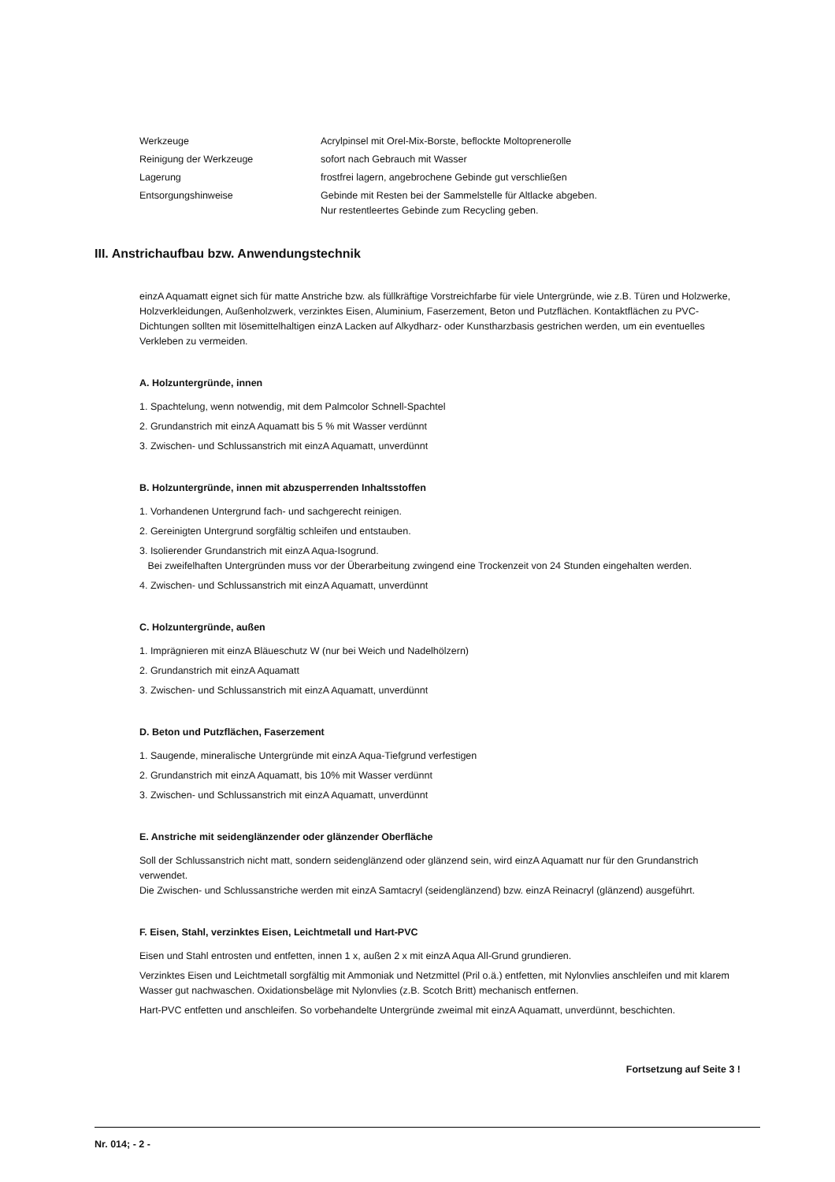| Werkzeuge | Acrylpinsel mit Orel-Mix-Borste, beflockte Moltoprenerolle |
| Reinigung der Werkzeuge | sofort nach Gebrauch mit Wasser |
| Lagerung | frostfrei lagern, angebrochene Gebinde gut verschließen |
| Entsorgungshinweise | Gebinde mit Resten bei der Sammelstelle für Altlacke abgeben. Nur restentleertes Gebinde zum Recycling geben. |
III. Anstrichaufbau bzw. Anwendungstechnik
einzA Aquamatt eignet sich für matte Anstriche bzw. als füllkräftige Vorstreichfarbe für viele Untergründe, wie z.B. Türen und Holzwerke, Holzverkleidungen, Außenholzwerk, verzinktes Eisen, Aluminium, Faserzement, Beton und Putzflächen. Kontaktflächen zu PVC-Dichtungen sollten mit lösemittelhaltigen einzA Lacken auf Alkydharz- oder Kunstharzbasis gestrichen werden, um ein eventuelles Verkleben zu vermeiden.
A. Holzuntergründe, innen
1. Spachtelung, wenn notwendig, mit dem Palmcolor Schnell-Spachtel
2. Grundanstrich mit einzA Aquamatt bis 5 % mit Wasser verdünnt
3. Zwischen- und Schlussanstrich mit einzA Aquamatt, unverdünnt
B. Holzuntergründe, innen mit abzusperrenden Inhaltsstoffen
1. Vorhandenen Untergrund fach- und sachgerecht reinigen.
2. Gereinigten Untergrund sorgfältig schleifen und entstauben.
3. Isolierender Grundanstrich mit einzA Aqua-Isogrund.
Bei zweifelhaften Untergründen muss vor der Überarbeitung zwingend eine Trockenzeit von 24 Stunden eingehalten werden.
4. Zwischen- und Schlussanstrich mit einzA Aquamatt, unverdünnt
C. Holzuntergründe, außen
1. Imprägnieren mit einzA Bläueschutz W (nur bei Weich und Nadelhölzern)
2. Grundanstrich mit einzA Aquamatt
3. Zwischen- und Schlussanstrich mit einzA Aquamatt, unverdünnt
D. Beton und Putzflächen, Faserzement
1. Saugende, mineralische Untergründe mit einzA Aqua-Tiefgrund verfestigen
2. Grundanstrich mit einzA Aquamatt, bis 10% mit Wasser verdünnt
3. Zwischen- und Schlussanstrich mit einzA Aquamatt, unverdünnt
E. Anstriche mit seidenglänzender oder glänzender Oberfläche
Soll der Schlussanstrich nicht matt, sondern seidenglänzend oder glänzend sein, wird einzA Aquamatt nur für den Grundanstrich verwendet.
Die Zwischen- und Schlussanstriche werden mit einzA Samtacryl (seidenglänzend) bzw. einzA Reinacryl (glänzend) ausgeführt.
F. Eisen, Stahl, verzinktes Eisen, Leichtmetall und Hart-PVC
Eisen und Stahl entrosten und entfetten, innen 1 x, außen 2 x mit einzA Aqua All-Grund grundieren.
Verzinktes Eisen und Leichtmetall sorgfältig mit Ammoniak und Netzmittel (Pril o.ä.) entfetten, mit Nylonvlies anschleifen und mit klarem Wasser gut nachwaschen. Oxidationsbeläge mit Nylonvlies (z.B. Scotch Britt) mechanisch entfernen.
Hart-PVC entfetten und anschleifen. So vorbehandelte Untergründe zweimal mit einzA Aquamatt, unverdünnt, beschichten.
Fortsetzung auf Seite 3 !
Nr. 014; - 2 -